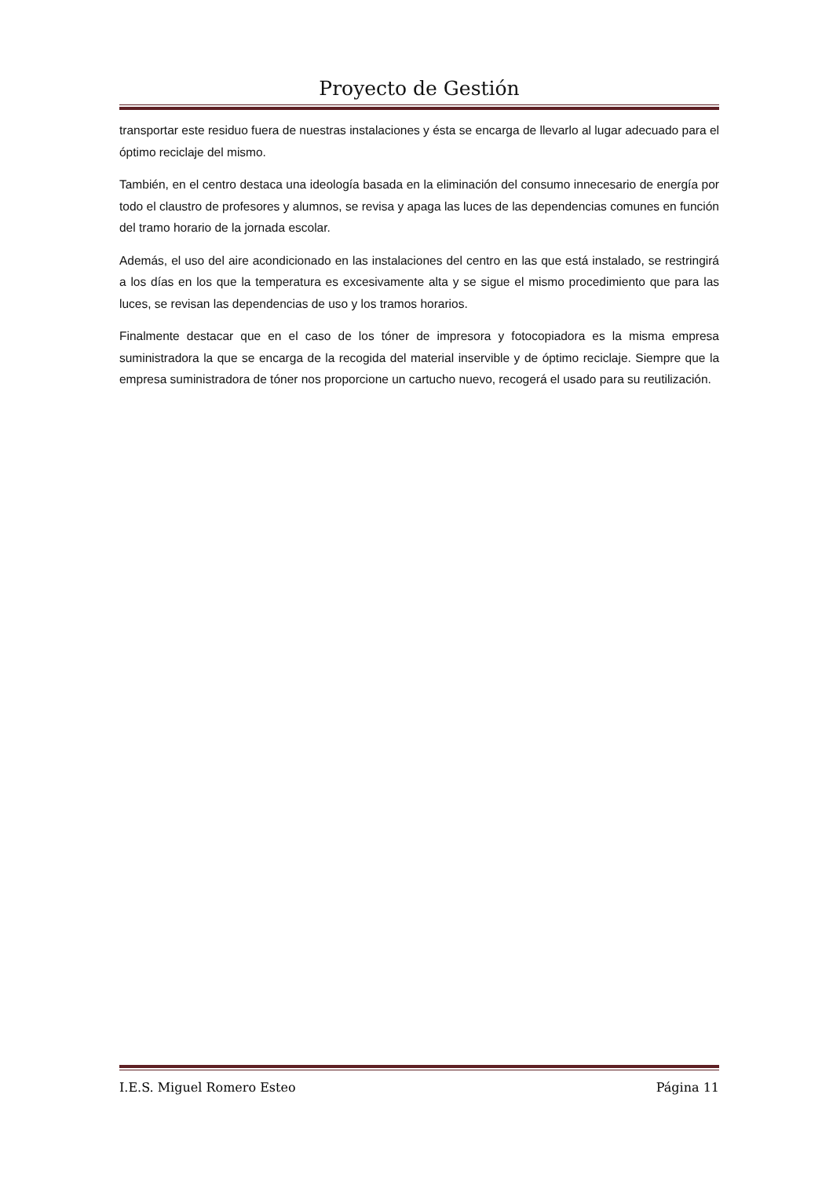Proyecto de Gestión
transportar este residuo fuera de nuestras instalaciones y ésta se encarga de llevarlo al lugar adecuado para el óptimo reciclaje del mismo.
También, en el centro destaca una ideología basada en la eliminación del consumo innecesario de energía por todo el claustro de profesores y alumnos, se revisa y apaga las luces de las dependencias comunes en función del tramo horario de la jornada escolar.
Además, el uso del aire acondicionado en las instalaciones del centro en las que está instalado, se restringirá a los días en los que la temperatura es excesivamente alta y se sigue el mismo procedimiento que para las luces, se revisan las dependencias de uso y los tramos horarios.
Finalmente destacar que en el caso de los tóner de impresora y fotocopiadora es la misma empresa suministradora la que se encarga de la recogida del material inservible y de óptimo reciclaje. Siempre que la empresa suministradora de tóner nos proporcione un cartucho nuevo, recogerá el usado para su reutilización.
I.E.S. Miguel Romero Esteo Página 11